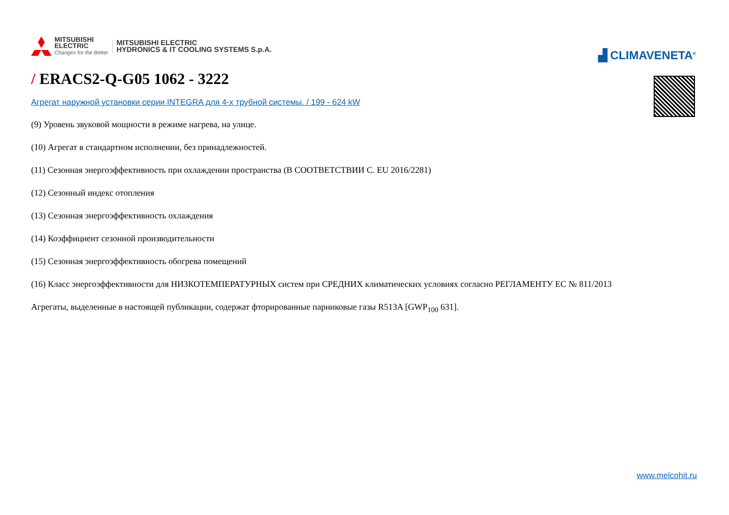MITSUBISHI
ELECTRIC
Changes for the Better
MITSUBISHI ELECTRIC
HYDRONICS & IT COOLING SYSTEMS S.p.A.
▟ CLIMAVENETA<sup>®</sup>
/ ERACS2-Q-G05 1062 - 3222
Агрегат наружной установки серии INTEGRA для 4-х трубной системы. / 199 - 624 kW
(9) Уровень звуковой мощности в режиме нагрева, на улице.
(10) Агрегат в стандартном исполнении, без принадлежностей.
(11) Сезонная энергоэффективность при охлаждении пространства (В СООТВЕТСТВИИ С. EU 2016/2281)
(12) Сезонный индекс отопления
(13) Сезонная энергоэффективность охлаждения
(14) Коэффициент сезонной производительности
(15) Сезонная энергоэффективность обогрева помещений
(16) Класс энергоэффективности для НИЗКОТЕМПЕРАТУРНЫХ систем при СРЕДНИХ климатических условиях согласно РЕГЛАМЕНТУ ЕС № 811/2013
Агрегаты, выделенные в настоящей публикации, содержат фторированные парниковые газы R513A [GWP<sub>100</sub> 631].
www.melcohit.ru